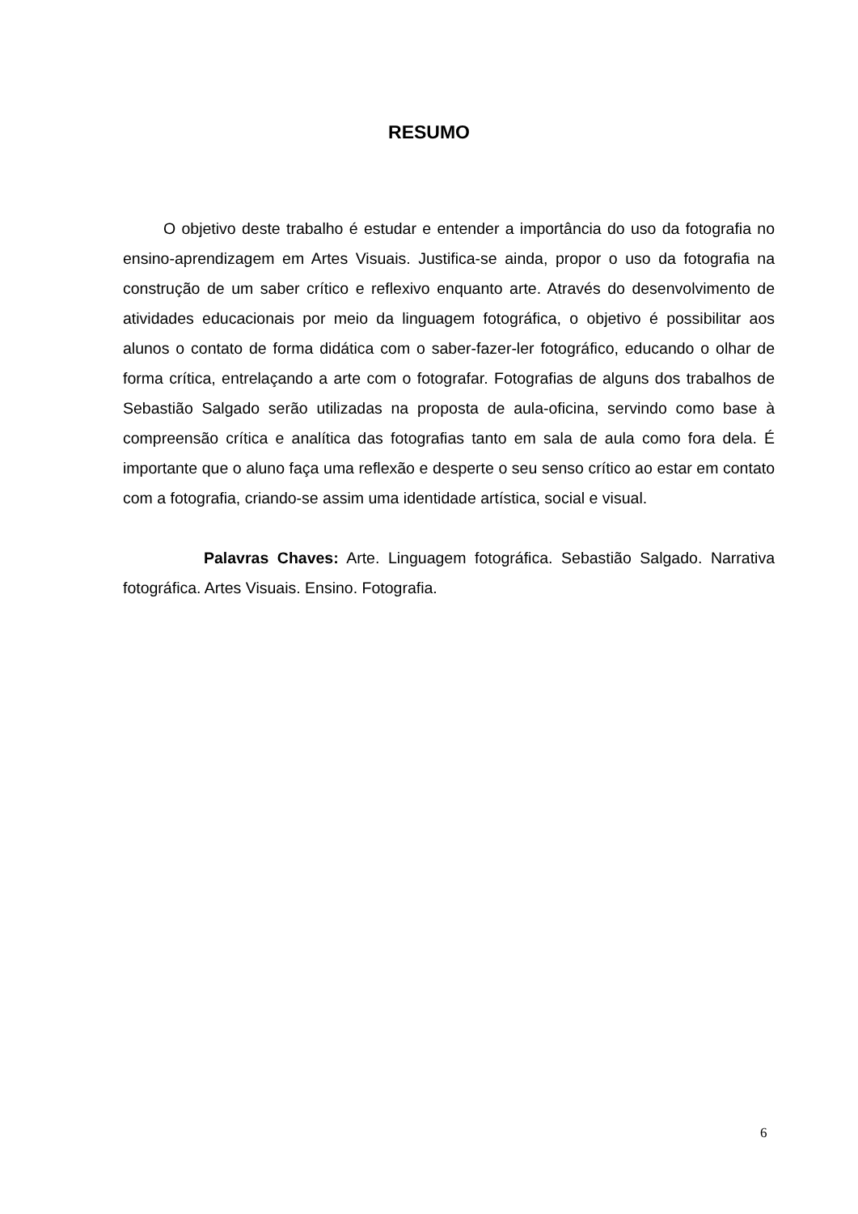RESUMO
O objetivo deste trabalho é estudar e entender a importância do uso da fotografia no ensino-aprendizagem em Artes Visuais. Justifica-se ainda, propor o uso da fotografia na construção de um saber crítico e reflexivo enquanto arte. Através do desenvolvimento de atividades educacionais por meio da linguagem fotográfica, o objetivo é possibilitar aos alunos o contato de forma didática com o saber-fazer-ler fotográfico, educando o olhar de forma crítica, entrelaçando a arte com o fotografar. Fotografias de alguns dos trabalhos de Sebastião Salgado serão utilizadas na proposta de aula-oficina, servindo como base à compreensão crítica e analítica das fotografias tanto em sala de aula como fora dela. É importante que o aluno faça uma reflexão e desperte o seu senso crítico ao estar em contato com a fotografia, criando-se assim uma identidade artística, social e visual.
Palavras Chaves: Arte. Linguagem fotográfica. Sebastião Salgado. Narrativa fotográfica. Artes Visuais. Ensino. Fotografia.
6